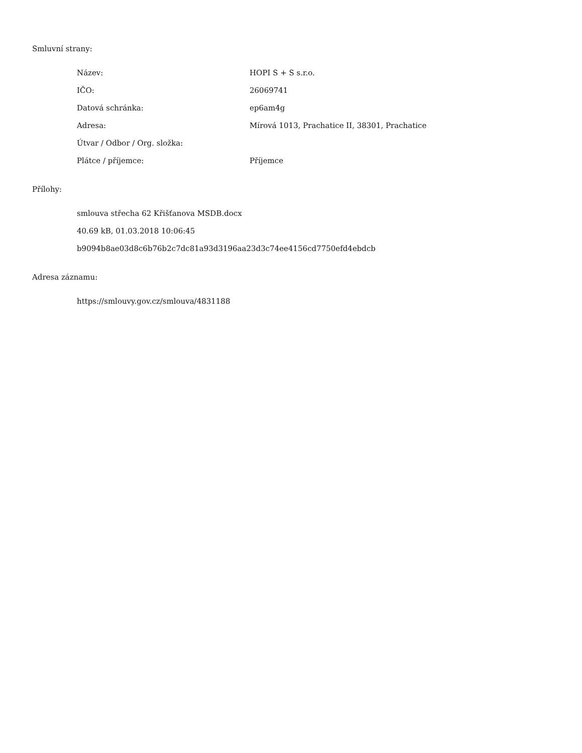Smluvní strany:
| Název: | HOPI S + S s.r.o. |
| IČO: | 26069741 |
| Datová schránka: | ep6am4g |
| Adresa: | Mírová 1013, Prachatice II, 38301, Prachatice |
| Útvar / Odbor / Org. složka: | |
| Plátce / příjemce: | Příjemce |
Přílohy:
smlouva střecha 62 Křišťanova MSDB.docx
40.69 kB, 01.03.2018 10:06:45
b9094b8ae03d8c6b76b2c7dc81a93d3196aa23d3c74ee4156cd7750efd4ebdcb
Adresa záznamu:
https://smlouvy.gov.cz/smlouva/4831188